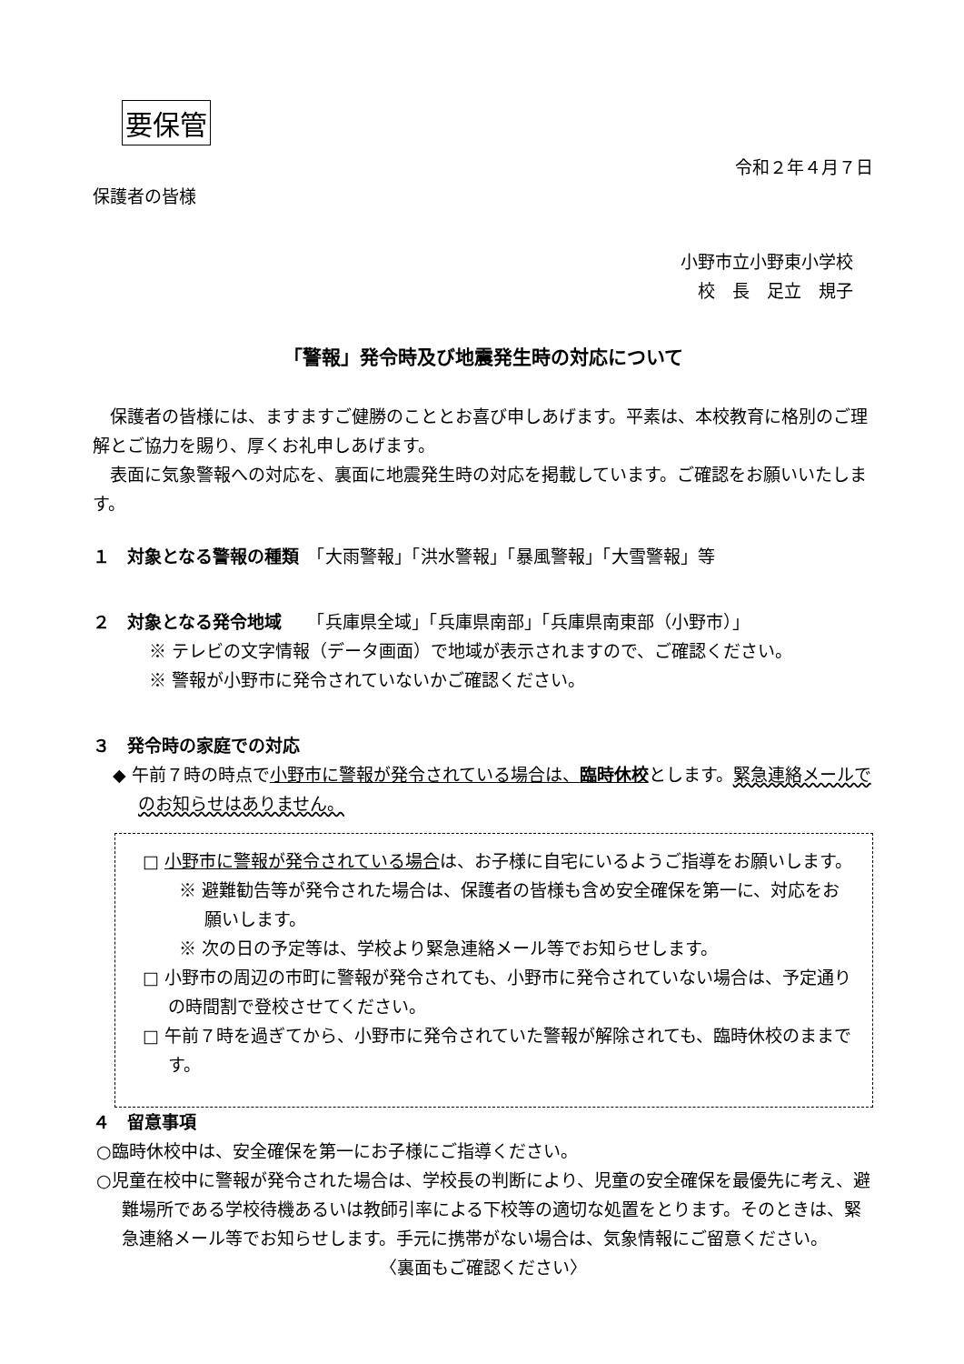要保管
令和２年４月７日
保護者の皆様
小野市立小野東小学校
校　長　足立　規子
「警報」発令時及び地震発生時の対応について
　保護者の皆様には、ますますご健勝のこととお喜び申しあげます。平素は、本校教育に格別のご理解とご協力を賜り、厚くお礼申しあげます。
　表面に気象警報への対応を、裏面に地震発生時の対応を掲載しています。ご確認をお願いいたします。
１　対象となる警報の種類
　「大雨警報」「洪水警報」「暴風警報」「大雪警報」等
２　対象となる発令地域
　　「兵庫県全域」「兵庫県南部」「兵庫県南東部（小野市）」
※ テレビの文字情報（データ画面）で地域が表示されますので、ご確認ください。
※ 警報が小野市に発令されていないかご確認ください。
３　発令時の家庭での対応
◆ 午前７時の時点で小野市に警報が発令されている場合は、臨時休校とします。緊急連絡メールでのお知らせはありません。
□ 小野市に警報が発令されている場合は、お子様に自宅にいるようご指導をお願いします。
※ 避難勧告等が発令された場合は、保護者の皆様も含め安全確保を第一に、対応をお願いします。
※ 次の日の予定等は、学校より緊急連絡メール等でお知らせします。
□ 小野市の周辺の市町に警報が発令されても、小野市に発令されていない場合は、予定通りの時間割で登校させてください。
□ 午前７時を過ぎてから、小野市に発令されていた警報が解除されても、臨時休校のままです。
４　留意事項
○臨時休校中は、安全確保を第一にお子様にご指導ください。
○児童在校中に警報が発令された場合は、学校長の判断により、児童の安全確保を最優先に考え、避難場所である学校待機あるいは教師引率による下校等の適切な処置をとります。そのときは、緊急連絡メール等でお知らせします。手元に携帯がない場合は、気象情報にご留意ください。
〈裏面もご確認ください〉